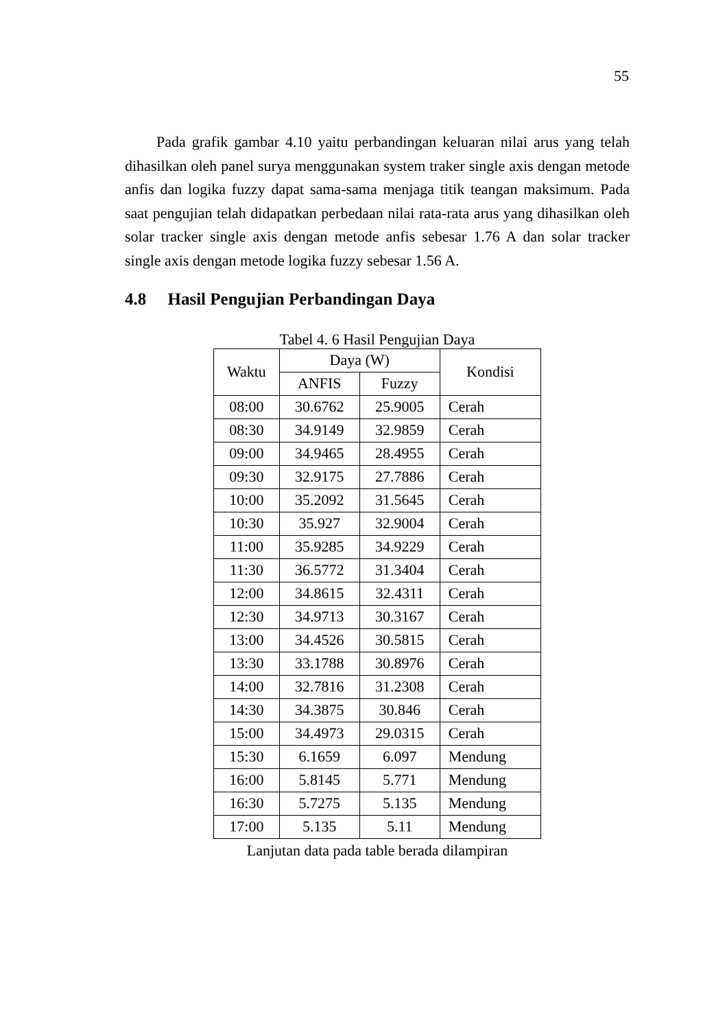55
Pada grafik gambar 4.10 yaitu perbandingan keluaran nilai arus yang telah dihasilkan oleh panel surya menggunakan system traker single axis dengan metode anfis dan logika fuzzy dapat sama-sama menjaga titik teangan maksimum. Pada saat pengujian telah didapatkan perbedaan nilai rata-rata arus yang dihasilkan oleh solar tracker single axis dengan metode anfis sebesar 1.76 A dan solar tracker single axis dengan metode logika fuzzy sebesar 1.56 A.
4.8 Hasil Pengujian Perbandingan Daya
Tabel 4. 6 Hasil Pengujian Daya
| Waktu | Daya (W) | | Kondisi |
| --- | --- | --- | --- |
| | ANFIS | Fuzzy | |
| 08:00 | 30.6762 | 25.9005 | Cerah |
| 08:30 | 34.9149 | 32.9859 | Cerah |
| 09:00 | 34.9465 | 28.4955 | Cerah |
| 09:30 | 32.9175 | 27.7886 | Cerah |
| 10:00 | 35.2092 | 31.5645 | Cerah |
| 10:30 | 35.927 | 32.9004 | Cerah |
| 11:00 | 35.9285 | 34.9229 | Cerah |
| 11:30 | 36.5772 | 31.3404 | Cerah |
| 12:00 | 34.8615 | 32.4311 | Cerah |
| 12:30 | 34.9713 | 30.3167 | Cerah |
| 13:00 | 34.4526 | 30.5815 | Cerah |
| 13:30 | 33.1788 | 30.8976 | Cerah |
| 14:00 | 32.7816 | 31.2308 | Cerah |
| 14:30 | 34.3875 | 30.846 | Cerah |
| 15:00 | 34.4973 | 29.0315 | Cerah |
| 15:30 | 6.1659 | 6.097 | Mendung |
| 16:00 | 5.8145 | 5.771 | Mendung |
| 16:30 | 5.7275 | 5.135 | Mendung |
| 17:00 | 5.135 | 5.11 | Mendung |
Lanjutan data pada table berada dilampiran